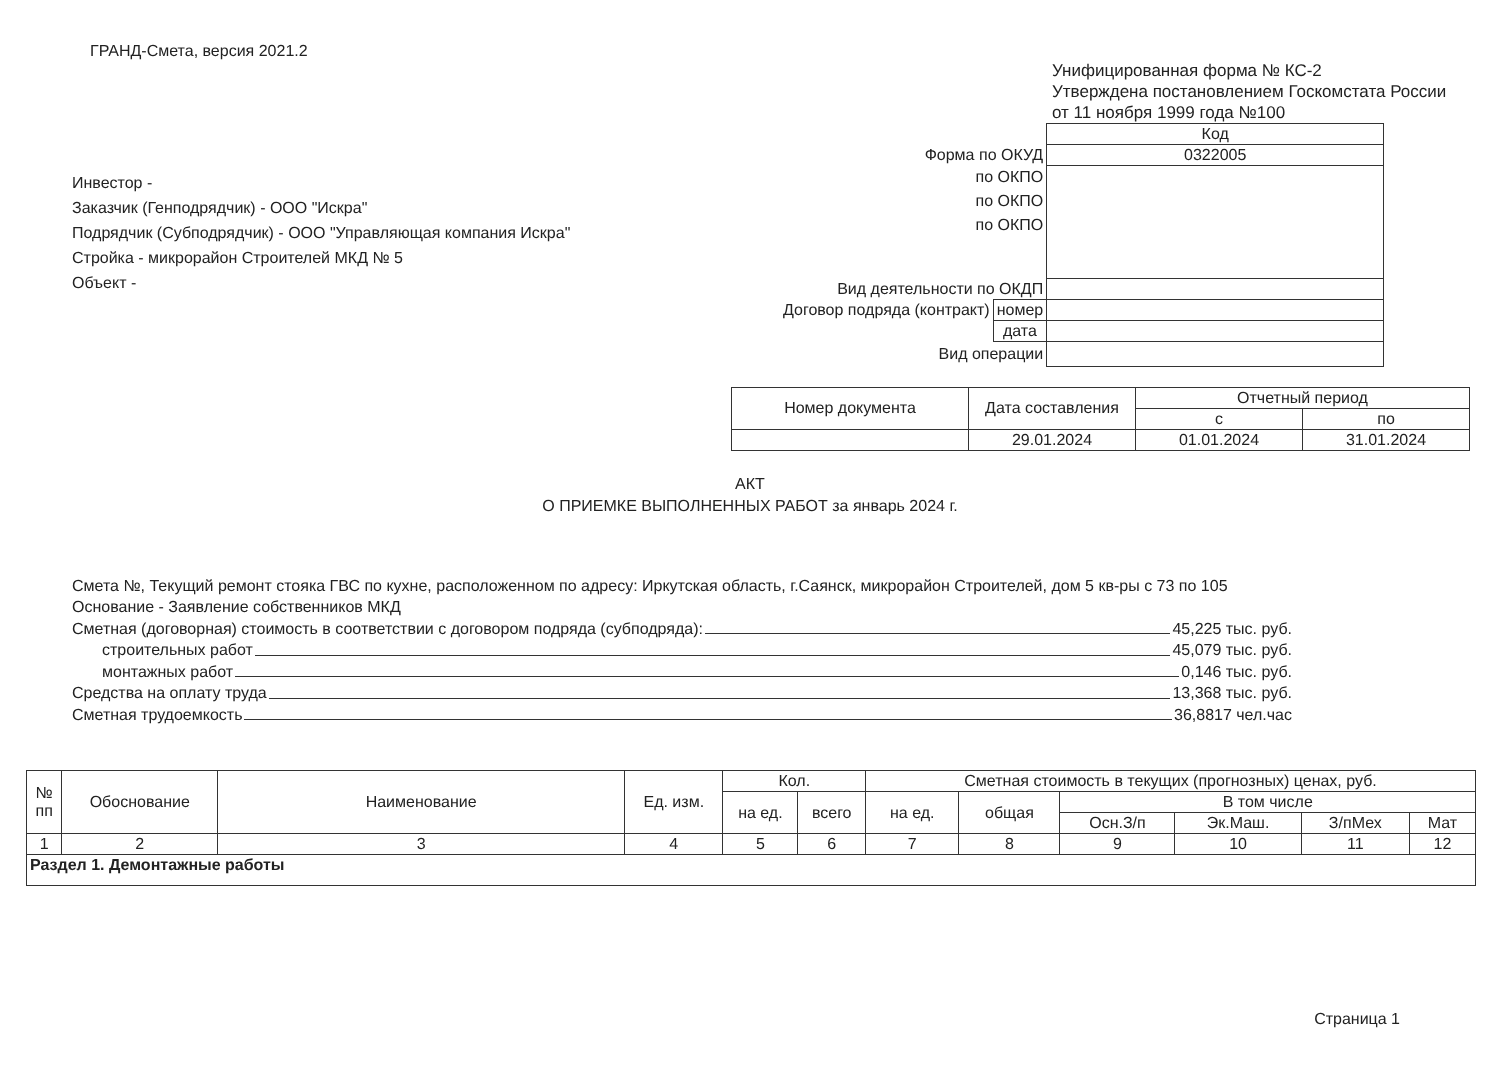ГРАНД-Смета, версия 2021.2
Унифицированная форма № КС-2
Утверждена постановлением Госкомстата России
от 11 ноября 1999 года №100
Инвестор -
Заказчик (Генподрядчик) - ООО "Искра"
Подрядчик (Субподрядчик) - ООО "Управляющая компания Искра"
Стройка - микрорайон Строителей МКД № 5
Объект -
| | | Код |
| Форма по ОКУД | | 0322005 |
| по ОКПО | | |
| по ОКПО | | |
| по ОКПО | | |
| Вид деятельности по ОКДП | | |
| Договор подряда (контракт) | номер | |
| | дата | |
| Вид операции | | |
| Номер документа | Дата составления | Отчетный период | |
| | | с | по |
| | 29.01.2024 | 01.01.2024 | 31.01.2024 |
АКТ
О ПРИЕМКЕ ВЫПОЛНЕННЫХ РАБОТ за январь 2024 г.
Смета №, Текущий ремонт стояка ГВС по кухне, расположенном по адресу: Иркутская область, г.Саянск, микрорайон Строителей, дом 5 кв-ры с 73 по 105
Основание - Заявление собственников МКД
Сметная (договорная) стоимость в соответствии с договором подряда (субподряда): 45,225 тыс. руб.
строительных работ 45,079 тыс. руб.
монтажных работ 0,146 тыс. руб.
Средства на оплату труда 13,368 тыс. руб.
Сметная трудоемкость 36,8817 чел.час
| № пп | Обоснование | Наименование | Ед. изм. | Кол. | | Сметная стоимость в текущих (прогнозных) ценах, руб. | | | | | |
| --- | --- | --- | --- | --- | --- | --- | --- | --- | --- | --- | --- |
| | | | | на ед. | всего | на ед. | общая | В том числе | | | |
| | | | | | | | | Осн.З/п | Эк.Маш. | З/пМех | Мат |
| 1 | 2 | 3 | 4 | 5 | 6 | 7 | 8 | 9 | 10 | 11 | 12 |
| Раздел 1. Демонтажные работы | | | | | | | | | | | |
Страница 1